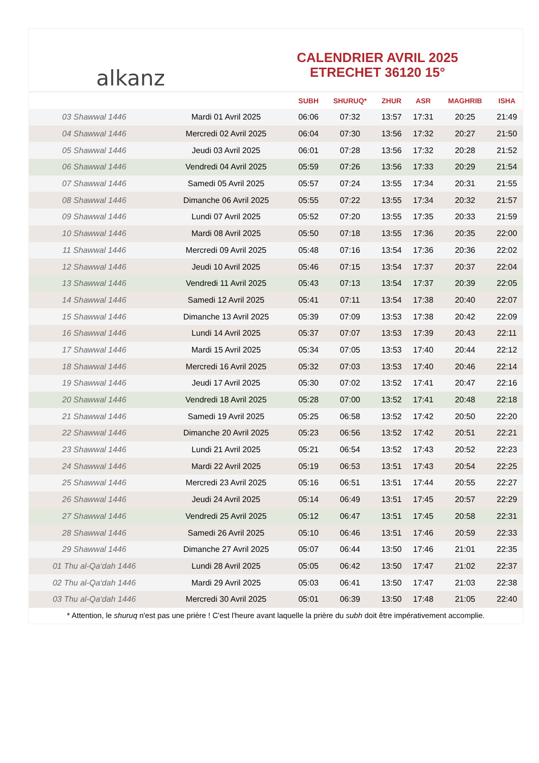alkanz
CALENDRIER AVRIL 2025
ETRECHET 36120 15°
| | | SUBH | SHURUQ* | ZHUR | ASR | MAGHRIB | ISHA |
| --- | --- | --- | --- | --- | --- | --- | --- |
| 03 Shawwal 1446 | Mardi 01 Avril 2025 | 06:06 | 07:32 | 13:57 | 17:31 | 20:25 | 21:49 |
| 04 Shawwal 1446 | Mercredi 02 Avril 2025 | 06:04 | 07:30 | 13:56 | 17:32 | 20:27 | 21:50 |
| 05 Shawwal 1446 | Jeudi 03 Avril 2025 | 06:01 | 07:28 | 13:56 | 17:32 | 20:28 | 21:52 |
| 06 Shawwal 1446 | Vendredi 04 Avril 2025 | 05:59 | 07:26 | 13:56 | 17:33 | 20:29 | 21:54 |
| 07 Shawwal 1446 | Samedi 05 Avril 2025 | 05:57 | 07:24 | 13:55 | 17:34 | 20:31 | 21:55 |
| 08 Shawwal 1446 | Dimanche 06 Avril 2025 | 05:55 | 07:22 | 13:55 | 17:34 | 20:32 | 21:57 |
| 09 Shawwal 1446 | Lundi 07 Avril 2025 | 05:52 | 07:20 | 13:55 | 17:35 | 20:33 | 21:59 |
| 10 Shawwal 1446 | Mardi 08 Avril 2025 | 05:50 | 07:18 | 13:55 | 17:36 | 20:35 | 22:00 |
| 11 Shawwal 1446 | Mercredi 09 Avril 2025 | 05:48 | 07:16 | 13:54 | 17:36 | 20:36 | 22:02 |
| 12 Shawwal 1446 | Jeudi 10 Avril 2025 | 05:46 | 07:15 | 13:54 | 17:37 | 20:37 | 22:04 |
| 13 Shawwal 1446 | Vendredi 11 Avril 2025 | 05:43 | 07:13 | 13:54 | 17:37 | 20:39 | 22:05 |
| 14 Shawwal 1446 | Samedi 12 Avril 2025 | 05:41 | 07:11 | 13:54 | 17:38 | 20:40 | 22:07 |
| 15 Shawwal 1446 | Dimanche 13 Avril 2025 | 05:39 | 07:09 | 13:53 | 17:38 | 20:42 | 22:09 |
| 16 Shawwal 1446 | Lundi 14 Avril 2025 | 05:37 | 07:07 | 13:53 | 17:39 | 20:43 | 22:11 |
| 17 Shawwal 1446 | Mardi 15 Avril 2025 | 05:34 | 07:05 | 13:53 | 17:40 | 20:44 | 22:12 |
| 18 Shawwal 1446 | Mercredi 16 Avril 2025 | 05:32 | 07:03 | 13:53 | 17:40 | 20:46 | 22:14 |
| 19 Shawwal 1446 | Jeudi 17 Avril 2025 | 05:30 | 07:02 | 13:52 | 17:41 | 20:47 | 22:16 |
| 20 Shawwal 1446 | Vendredi 18 Avril 2025 | 05:28 | 07:00 | 13:52 | 17:41 | 20:48 | 22:18 |
| 21 Shawwal 1446 | Samedi 19 Avril 2025 | 05:25 | 06:58 | 13:52 | 17:42 | 20:50 | 22:20 |
| 22 Shawwal 1446 | Dimanche 20 Avril 2025 | 05:23 | 06:56 | 13:52 | 17:42 | 20:51 | 22:21 |
| 23 Shawwal 1446 | Lundi 21 Avril 2025 | 05:21 | 06:54 | 13:52 | 17:43 | 20:52 | 22:23 |
| 24 Shawwal 1446 | Mardi 22 Avril 2025 | 05:19 | 06:53 | 13:51 | 17:43 | 20:54 | 22:25 |
| 25 Shawwal 1446 | Mercredi 23 Avril 2025 | 05:16 | 06:51 | 13:51 | 17:44 | 20:55 | 22:27 |
| 26 Shawwal 1446 | Jeudi 24 Avril 2025 | 05:14 | 06:49 | 13:51 | 17:45 | 20:57 | 22:29 |
| 27 Shawwal 1446 | Vendredi 25 Avril 2025 | 05:12 | 06:47 | 13:51 | 17:45 | 20:58 | 22:31 |
| 28 Shawwal 1446 | Samedi 26 Avril 2025 | 05:10 | 06:46 | 13:51 | 17:46 | 20:59 | 22:33 |
| 29 Shawwal 1446 | Dimanche 27 Avril 2025 | 05:07 | 06:44 | 13:50 | 17:46 | 21:01 | 22:35 |
| 01 Thu al-Qa‘dah 1446 | Lundi 28 Avril 2025 | 05:05 | 06:42 | 13:50 | 17:47 | 21:02 | 22:37 |
| 02 Thu al-Qa‘dah 1446 | Mardi 29 Avril 2025 | 05:03 | 06:41 | 13:50 | 17:47 | 21:03 | 22:38 |
| 03 Thu al-Qa‘dah 1446 | Mercredi 30 Avril 2025 | 05:01 | 06:39 | 13:50 | 17:48 | 21:05 | 22:40 |
* Attention, le shuruq n'est pas une prière ! C'est l'heure avant laquelle la prière du subh doit être impérativement accomplie.